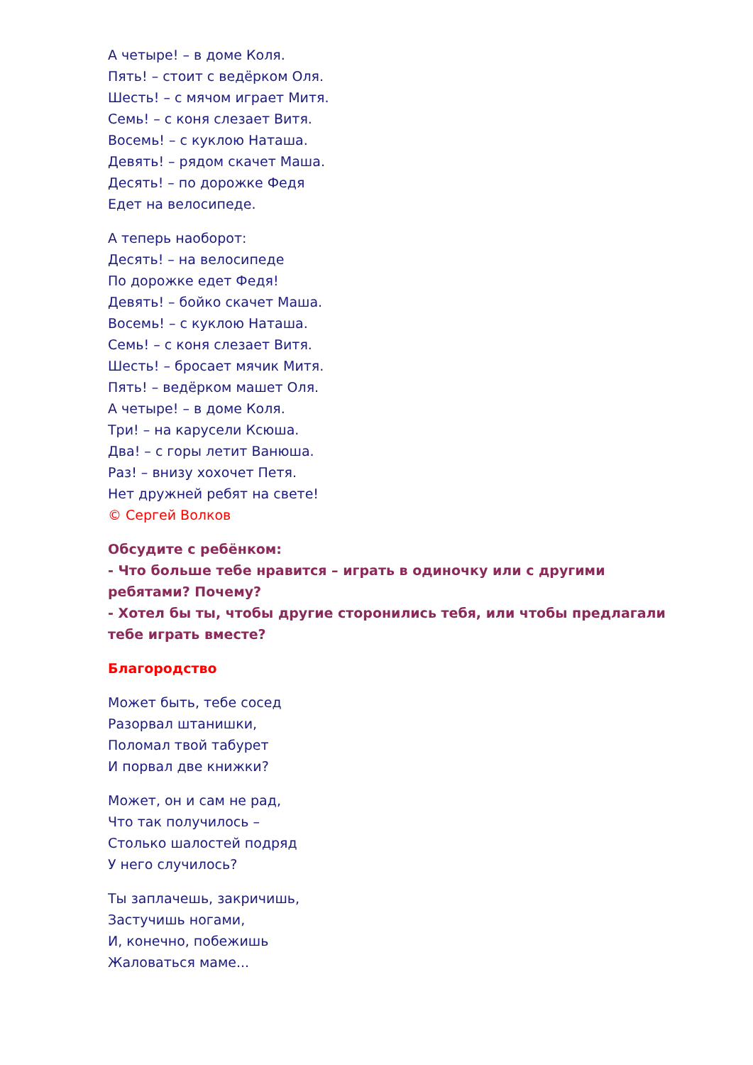А четыре! – в доме Коля.
Пять! – стоит с ведёрком Оля.
Шесть! – с мячом играет Митя.
Семь! – с коня слезает Витя.
Восемь! – с куклою Наташа.
Девять! – рядом скачет Маша.
Десять! – по дорожке Федя
Едет на велосипеде.
А теперь наоборот:
Десять! – на велосипеде
По дорожке едет Федя!
Девять! – бойко скачет Маша.
Восемь! – с куклою Наташа.
Семь! – с коня слезает Витя.
Шесть! – бросает мячик Митя.
Пять! – ведёрком машет Оля.
А четыре! – в доме Коля.
Три! – на карусели Ксюша.
Два! – с горы летит Ванюша.
Раз! – внизу хохочет Петя.
Нет дружней ребят на свете!
© Сергей Волков
Обсудите с ребёнком:
- Что больше тебе нравится – играть в одиночку или с другими ребятами? Почему?
- Хотел бы ты, чтобы другие сторонились тебя, или чтобы предлагали тебе играть вместе?
Благородство
Может быть, тебе сосед
Разорвал штанишки,
Поломал твой табурет
И порвал две книжки?
Может, он и сам не рад,
Что так получилось –
Столько шалостей подряд
У него случилось?
Ты заплачешь, закричишь,
Застучишь ногами,
И, конечно, побежишь
Жаловаться маме...